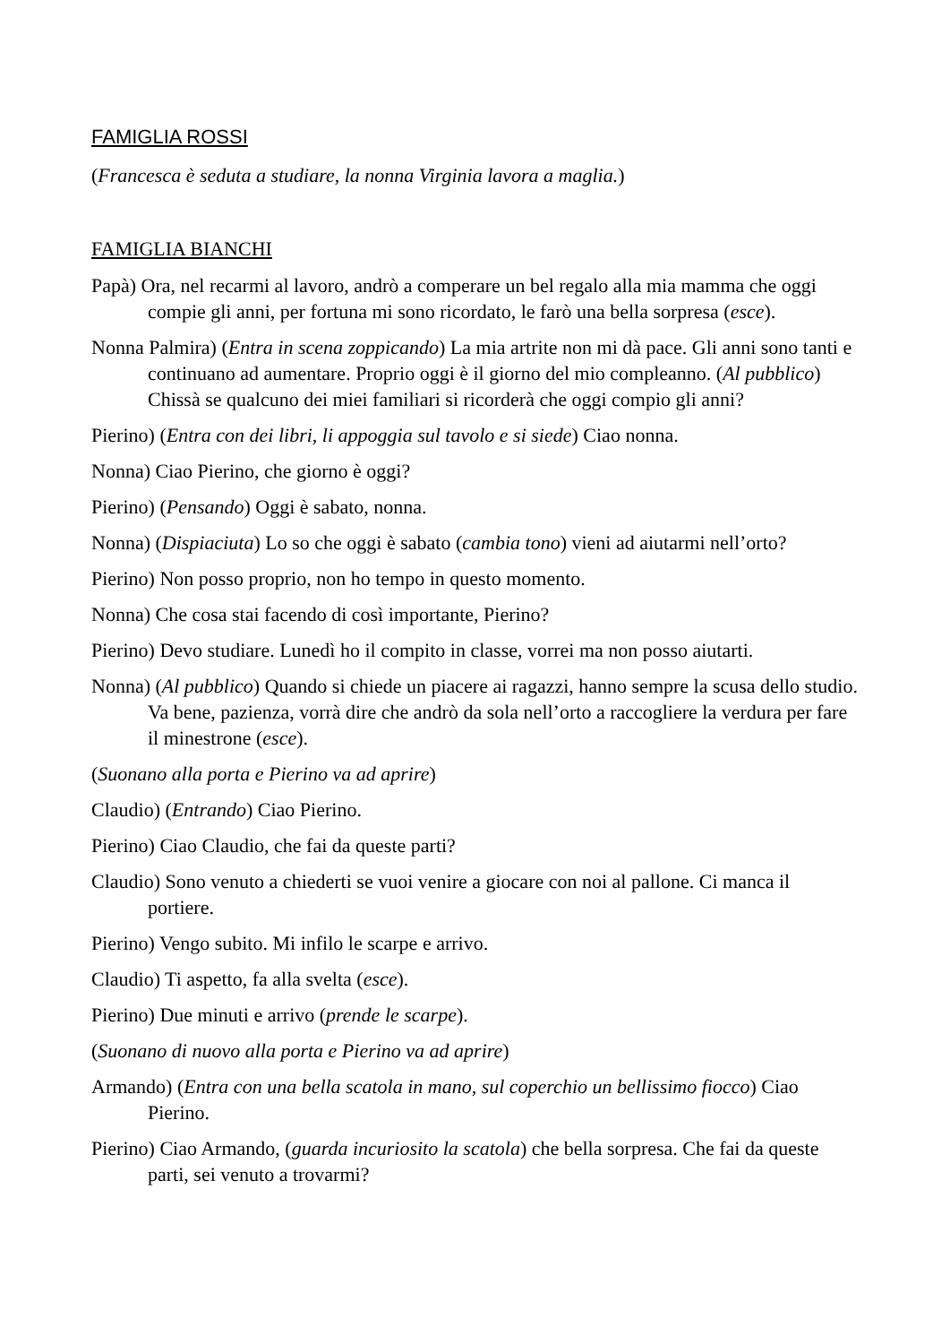FAMIGLIA ROSSI
(Francesca è seduta a studiare, la nonna Virginia lavora a maglia.)
FAMIGLIA BIANCHI
Papà) Ora, nel recarmi al lavoro, andrò a comperare un bel regalo alla mia mamma che oggi compie gli anni, per fortuna mi sono ricordato, le farò una bella sorpresa (esce).
Nonna Palmira) (Entra in scena zoppicando) La mia artrite non mi dà pace. Gli anni sono tanti e continuano ad aumentare. Proprio oggi è il giorno del mio compleanno. (Al pubblico) Chissà se qualcuno dei miei familiari si ricorderà che oggi compio gli anni?
Pierino) (Entra con dei libri, li appoggia sul tavolo e si siede) Ciao nonna.
Nonna) Ciao Pierino, che giorno è oggi?
Pierino) (Pensando) Oggi è sabato, nonna.
Nonna) (Dispiaciuta) Lo so che oggi è sabato (cambia tono) vieni ad aiutarmi nell’orto?
Pierino) Non posso proprio, non ho tempo in questo momento.
Nonna) Che cosa stai facendo di così importante, Pierino?
Pierino) Devo studiare. Lunedì ho il compito in classe, vorrei ma non posso aiutarti.
Nonna) (Al pubblico) Quando si chiede un piacere ai ragazzi, hanno sempre la scusa dello studio. Va bene, pazienza, vorrà dire che andrò da sola nell’orto a raccogliere la verdura per fare il minestrone (esce).
(Suonano alla porta e Pierino va ad aprire)
Claudio) (Entrando) Ciao Pierino.
Pierino) Ciao Claudio, che fai da queste parti?
Claudio) Sono venuto a chiederti se vuoi venire a giocare con noi al pallone. Ci manca il portiere.
Pierino) Vengo subito. Mi infilo le scarpe e arrivo.
Claudio) Ti aspetto, fa alla svelta (esce).
Pierino) Due minuti e arrivo (prende le scarpe).
(Suonano di nuovo alla porta e Pierino va ad aprire)
Armando) (Entra con una bella scatola in mano, sul coperchio un bellissimo fiocco) Ciao Pierino.
Pierino) Ciao Armando, (guarda incuriosito la scatola) che bella sorpresa. Che fai da queste parti, sei venuto a trovarmi?